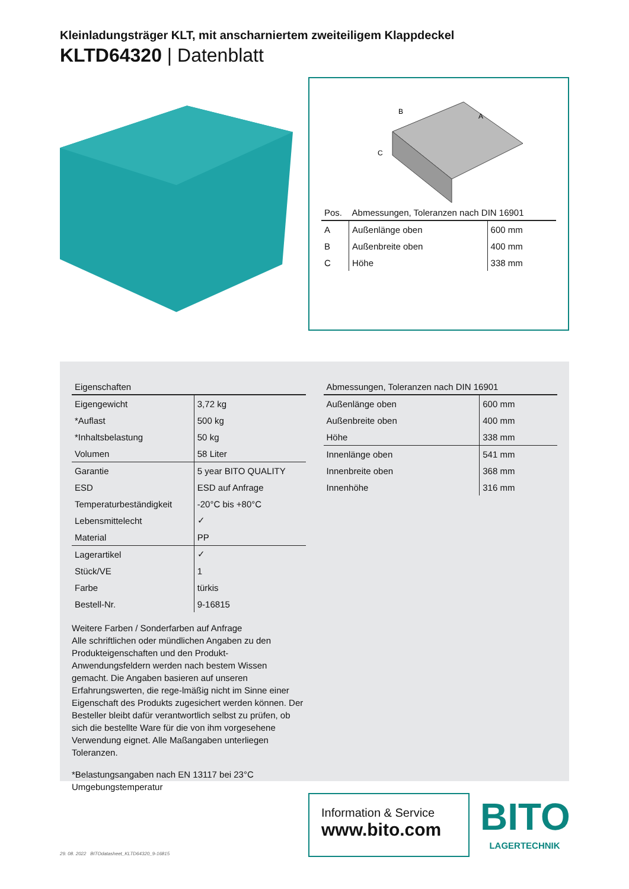Kleinladungsträger KLT, mit anscharniertem zweiteiligem Klappdeckel
KLTD64320 | Datenblatt
B
A
C
| Pos. | Abmessungen, Toleranzen nach DIN 16901 | |
| --- | --- | --- |
| A | Außenlänge oben | 600 mm |
| B | Außenbreite oben | 400 mm |
| C | Höhe | 338 mm |
| Eigenschaften | |
| --- | --- |
| Eigengewicht | 3,72 kg |
| *Auflast | 500 kg |
| *Inhaltsbelastung | 50 kg |
| Volumen | 58 Liter |
| Garantie | 5 year BITO QUALITY |
| ESD | ESD auf Anfrage |
| Temperaturbeständigkeit | -20°C bis +80°C |
| Lebensmittelecht | ✓ |
| Material | PP |
| Lagerartikel | ✓ |
| Stück/VE | 1 |
| Farbe | türkis |
| Bestell-Nr. | 9-16815 |
Weitere Farben / Sonderfarben auf Anfrage
Alle schriftlichen oder mündlichen Angaben zu den Produkteigenschaften und den Produkt-Anwendungsfeldern werden nach bestem Wissen gemacht. Die Angaben basieren auf unseren Erfahrungswerten, die rege-lmäßig nicht im Sinne einer Eigenschaft des Produkts zugesichert werden können. Der Besteller bleibt dafür verantwortlich selbst zu prüfen, ob sich die bestellte Ware für die von ihm vorgesehene Verwendung eignet. Alle Maßangaben unterliegen Toleranzen.
*Belastungsangaben nach EN 13117 bei 23°C Umgebungstemperatur
| Abmessungen, Toleranzen nach DIN 16901 | |
| --- | --- |
| Außenlänge oben | 600 mm |
| Außenbreite oben | 400 mm |
| Höhe | 338 mm |
| Innenlänge oben | 541 mm |
| Innenbreite oben | 368 mm |
| Innenhöhe | 316 mm |
Information & Service
www.bito.com
BITO
LAGERTECHNIK
29. 08. 2022 BITOdatasheet_KLTD64320_9-16815